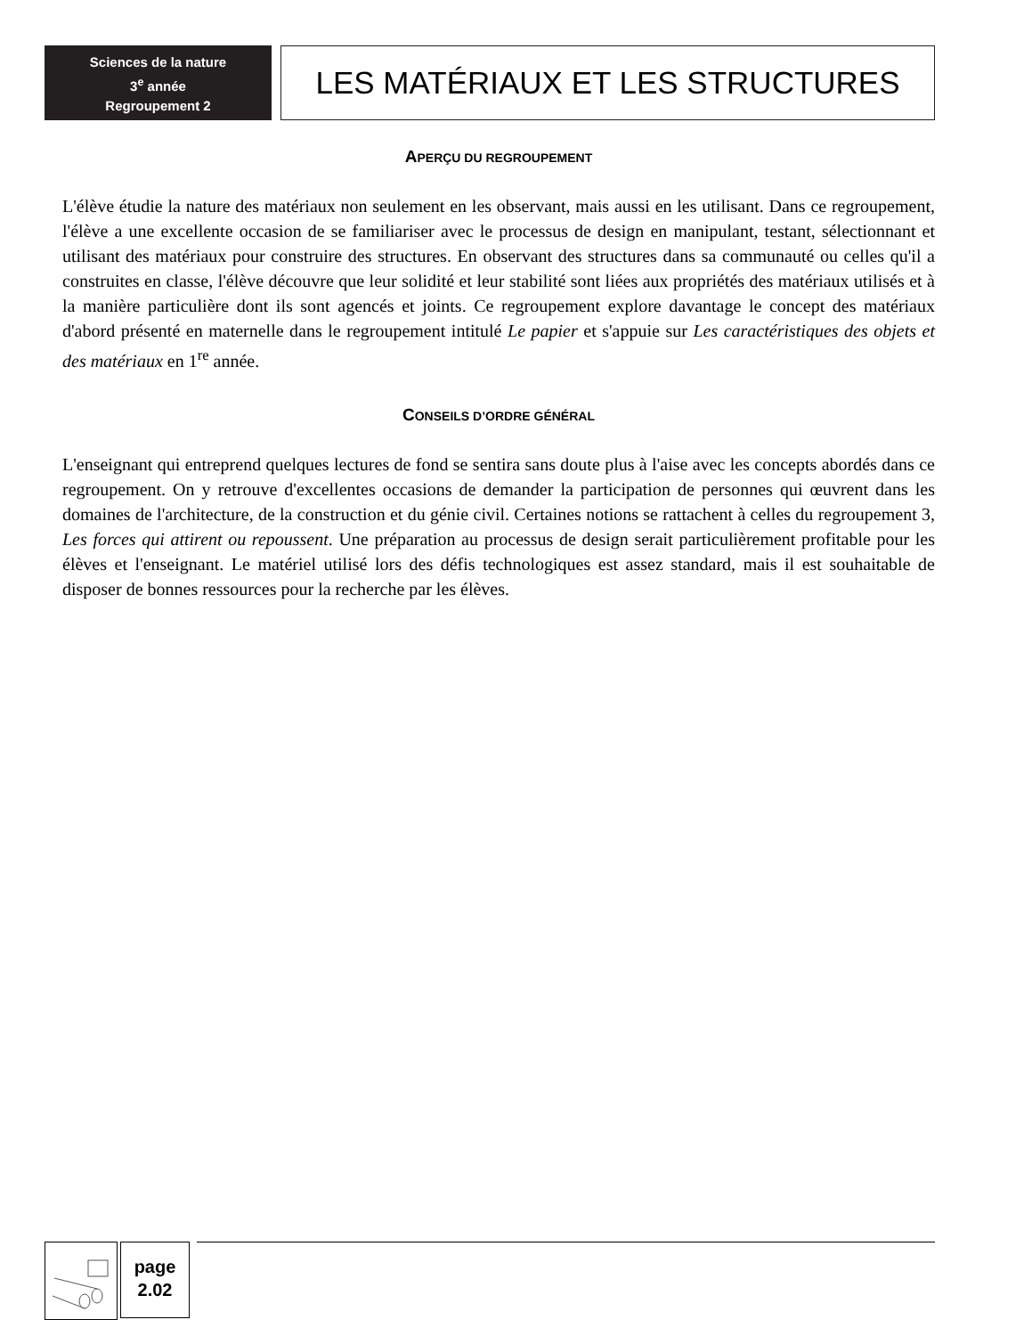Sciences de la nature
3<sup>e</sup> année
Regroupement 2
LES MATÉRIAUX ET LES STRUCTURES
APERÇU DU REGROUPEMENT
L'élève étudie la nature des matériaux non seulement en les observant, mais aussi en les utilisant. Dans ce regroupement, l'élève a une excellente occasion de se familiariser avec le processus de design en manipulant, testant, sélectionnant et utilisant des matériaux pour construire des structures. En observant des structures dans sa communauté ou celles qu'il a construites en classe, l'élève découvre que leur solidité et leur stabilité sont liées aux propriétés des matériaux utilisés et à la manière particulière dont ils sont agencés et joints. Ce regroupement explore davantage le concept des matériaux d'abord présenté en maternelle dans le regroupement intitulé Le papier et s'appuie sur Les caractéristiques des objets et des matériaux en 1<sup>re</sup> année.
CONSEILS D’ORDRE GÉNÉRAL
L'enseignant qui entreprend quelques lectures de fond se sentira sans doute plus à l'aise avec les concepts abordés dans ce regroupement. On y retrouve d'excellentes occasions de demander la participation de personnes qui œuvrent dans les domaines de l'architecture, de la construction et du génie civil. Certaines notions se rattachent à celles du regroupement 3, Les forces qui attirent ou repoussent. Une préparation au processus de design serait particulièrement profitable pour les élèves et l'enseignant. Le matériel utilisé lors des défis technologiques est assez standard, mais il est souhaitable de disposer de bonnes ressources pour la recherche par les élèves.
page
2.02